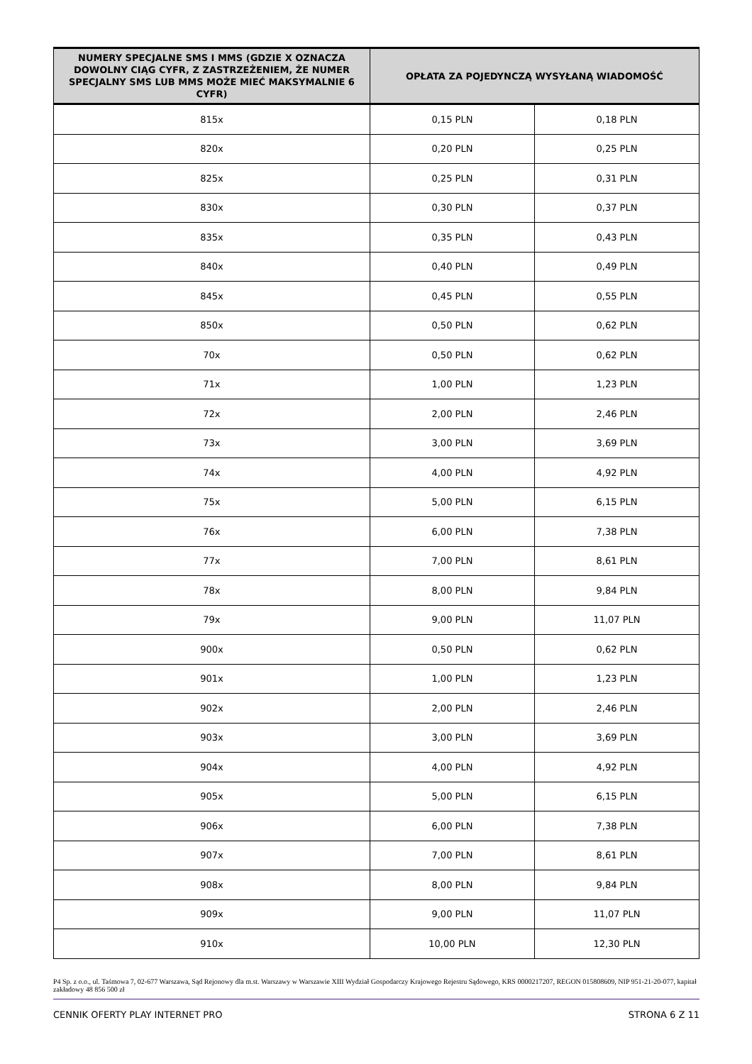| NUMERY SPECJALNE SMS I MMS (GDZIE X OZNACZA DOWOLNY CIĄG CYFR, Z ZASTRZEŻENIEM, ŻE NUMER SPECJALNY SMS LUB MMS MOŻE MIEĆ MAKSYMALNIE 6 CYFR) | OPŁATA ZA POJEDYNCZĄ WYSYŁANĄ WIADOMOŚĆ | |
| --- | --- | --- |
| 815x | 0,15 PLN | 0,18 PLN |
| 820x | 0,20 PLN | 0,25 PLN |
| 825x | 0,25 PLN | 0,31 PLN |
| 830x | 0,30 PLN | 0,37 PLN |
| 835x | 0,35 PLN | 0,43 PLN |
| 840x | 0,40 PLN | 0,49 PLN |
| 845x | 0,45 PLN | 0,55 PLN |
| 850x | 0,50 PLN | 0,62 PLN |
| 70x | 0,50 PLN | 0,62 PLN |
| 71x | 1,00 PLN | 1,23 PLN |
| 72x | 2,00 PLN | 2,46 PLN |
| 73x | 3,00 PLN | 3,69 PLN |
| 74x | 4,00 PLN | 4,92 PLN |
| 75x | 5,00 PLN | 6,15 PLN |
| 76x | 6,00 PLN | 7,38 PLN |
| 77x | 7,00 PLN | 8,61 PLN |
| 78x | 8,00 PLN | 9,84 PLN |
| 79x | 9,00 PLN | 11,07 PLN |
| 900x | 0,50 PLN | 0,62 PLN |
| 901x | 1,00 PLN | 1,23 PLN |
| 902x | 2,00 PLN | 2,46 PLN |
| 903x | 3,00 PLN | 3,69 PLN |
| 904x | 4,00 PLN | 4,92 PLN |
| 905x | 5,00 PLN | 6,15 PLN |
| 906x | 6,00 PLN | 7,38 PLN |
| 907x | 7,00 PLN | 8,61 PLN |
| 908x | 8,00 PLN | 9,84 PLN |
| 909x | 9,00 PLN | 11,07 PLN |
| 910x | 10,00 PLN | 12,30 PLN |
P4 Sp. z o.o., ul. Taśmowa 7, 02-677 Warszawa, Sąd Rejonowy dla m.st. Warszawy w Warszawie XIII Wydział Gospodarczy Krajowego Rejestru Sądowego, KRS 0000217207, REGON 015808609, NIP 951-21-20-077, kapitał zakładowy 48 856 500 zł
CENNIK OFERTY PLAY INTERNET PRO STRONA 6 Z 11